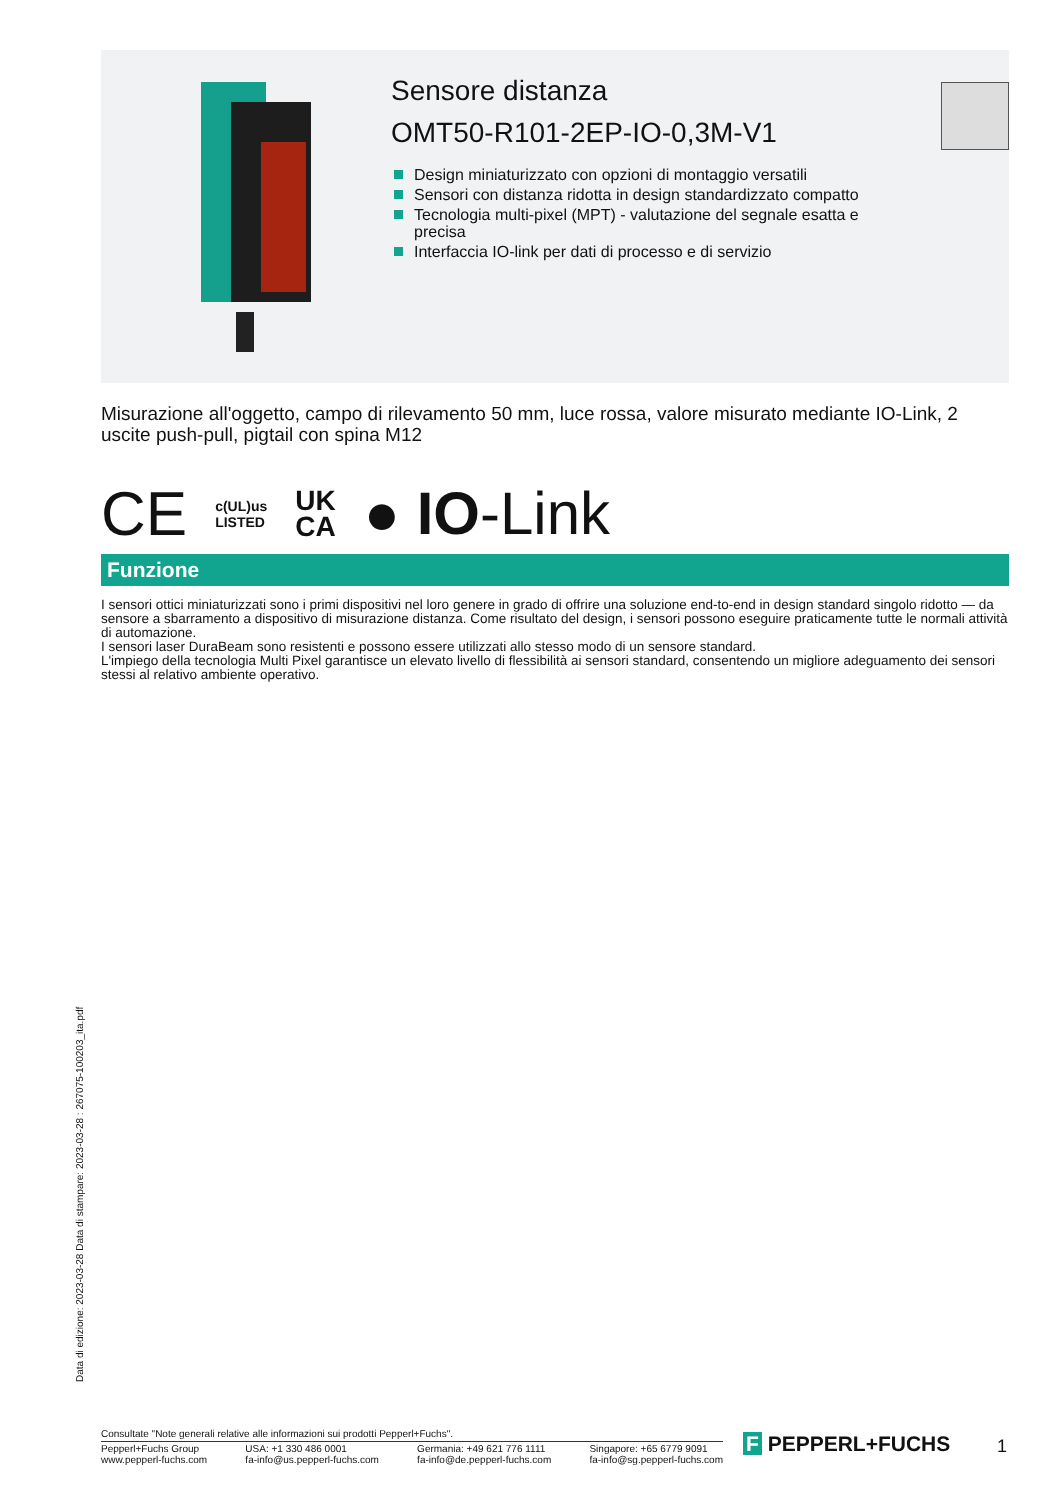Sensore distanza
OMT50-R101-2EP-IO-0,3M-V1
Design miniaturizzato con opzioni di montaggio versatili
Sensori con distanza ridotta in design standardizzato compatto
Tecnologia multi-pixel (MPT) - valutazione del segnale esatta e precisa
Interfaccia IO-link per dati di processo e di servizio
Misurazione all'oggetto, campo di rilevamento 50 mm, luce rossa, valore misurato mediante IO-Link, 2 uscite push-pull, pigtail con spina M12
CE c(UL)us
LISTED UK
CA ● IO-Link
Funzione
I sensori ottici miniaturizzati sono i primi dispositivi nel loro genere in grado di offrire una soluzione end-to-end in design standard singolo ridotto — da sensore a sbarramento a dispositivo di misurazione distanza. Come risultato del design, i sensori possono eseguire praticamente tutte le normali attività di automazione.
I sensori laser DuraBeam sono resistenti e possono essere utilizzati allo stesso modo di un sensore standard.
L'impiego della tecnologia Multi Pixel garantisce un elevato livello di flessibilità ai sensori standard, consentendo un migliore adeguamento dei sensori stessi al relativo ambiente operativo.
Data di edizione: 2023-03-28 Data di stampare: 2023-03-28 : 267075-100203_ita.pdf
Consultate "Note generali relative alle informazioni sui prodotti Pepperl+Fuchs".
Pepperl+Fuchs Group
www.pepperl-fuchs.com
USA: +1 330 486 0001
fa-info@us.pepperl-fuchs.com
Germania: +49 621 776 1111
fa-info@de.pepperl-fuchs.com
Singapore: +65 6779 9091
fa-info@sg.pepperl-fuchs.com
F PEPPERL+FUCHS 1